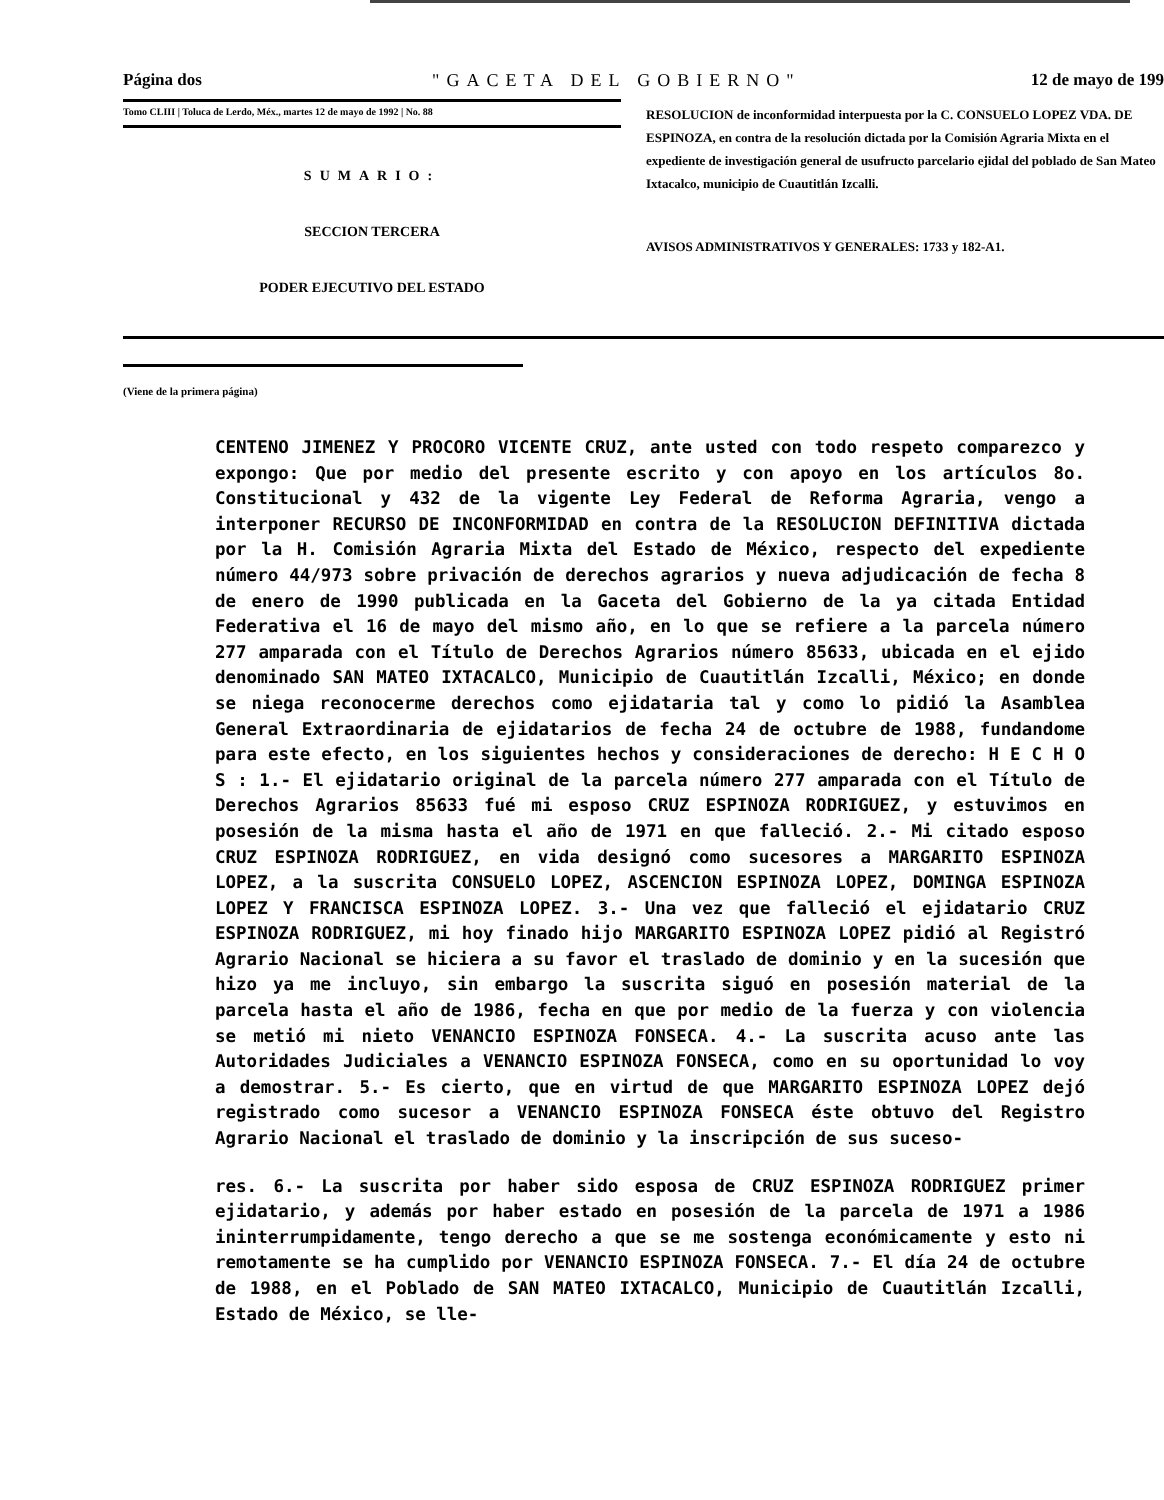Página dos "GACETA DEL GOBIERNO" 12 de mayo de 199
Tomo CLIII | Toluca de Lerdo, Méx., martes 12 de mayo de 1992 | No. 88
SUMARIO:
SECCION TERCERA
PODER EJECUTIVO DEL ESTADO
RESOLUCION de inconformidad interpuesta por la C. CONSUELO LOPEZ VDA. DE ESPINOZA, en contra de la resolución dictada por la Comisión Agraria Mixta en el expediente de investigación general de usufructo parcelario ejidal del poblado de San Mateo Ixtacalco, municipio de Cuautitlán Izcalli.
AVISOS ADMINISTRATIVOS Y GENERALES: 1733 y 182-A1.
(Viene de la primera página)
CENTENO JIMENEZ Y PROCORO VICENTE CRUZ, ante usted con todo respeto comparezco y expongo: Que por medio del presente escrito y con apoyo en los artículos 8o. Constitucional y 432 de la vigente Ley Federal de Reforma Agraria, vengo a interponer RECURSO DE INCONFORMIDAD en contra de la RESOLUCION DEFINITIVA dictada por la H. Comisión Agraria Mixta del Estado de México, respecto del expediente número 44/973 sobre privación de derechos agrarios y nueva adjudicación de fecha 8 de enero de 1990 publicada en la Gaceta del Gobierno de la ya citada Entidad Federativa el 16 de mayo del mismo año, en lo que se refiere a la parcela número 277 amparada con el Título de Derechos Agrarios número 85633, ubicada en el ejido denominado SAN MATEO IXTACALCO, Municipio de Cuautitlán Izcalli, México; en donde se niega reconocerme derechos como ejidataria tal y como lo pidió la Asamblea General Extraordinaria de ejidatarios de fecha 24 de octubre de 1988, fundandome para este efecto, en los siguientes hechos y consideraciones de derecho: H E C H O S : 1.- El ejidatario original de la parcela número 277 amparada con el Título de Derechos Agrarios 85633 fué mi esposo CRUZ ESPINOZA RODRIGUEZ, y estuvimos en posesión de la misma hasta el año de 1971 en que falleció. 2.- Mi citado esposo CRUZ ESPINOZA RODRIGUEZ, en vida designó como sucesores a MARGARITO ESPINOZA LOPEZ, a la suscrita CONSUELO LOPEZ, ASCENCION ESPINOZA LOPEZ, DOMINGA ESPINOZA LOPEZ Y FRANCISCA ESPINOZA LOPEZ. 3.- Una vez que falleció el ejidatario CRUZ ESPINOZA RODRIGUEZ, mi hoy finado hijo MARGARITO ESPINOZA LOPEZ pidió al Registró Agrario Nacional se hiciera a su favor el traslado de dominio y en la sucesión que hizo ya me incluyo, sin embargo la suscrita siguó en posesión material de la parcela hasta el año de 1986, fecha en que por medio de la fuerza y con violencia se metió mi nieto VENANCIO ESPINOZA FONSECA. 4.- La suscrita acuso ante las Autoridades Judiciales a VENANCIO ESPINOZA FONSECA, como en su oportunidad lo voy a demostrar. 5.- Es cierto, que en virtud de que MARGARITO ESPINOZA LOPEZ dejó registrado como sucesor a VENANCIO ESPINOZA FONSECA éste obtuvo del Registro Agrario Nacional el traslado de dominio y la inscripción de sus suceso-
res. 6.- La suscrita por haber sido esposa de CRUZ ESPINOZA RODRIGUEZ primer ejidatario, y además por haber estado en posesión de la parcela de 1971 a 1986 ininterrumpidamente, tengo derecho a que se me sostenga económicamente y esto ni remotamente se ha cumplido por VENANCIO ESPINOZA FONSECA. 7.- El día 24 de octubre de 1988, en el Poblado de SAN MATEO IXTACALCO, Municipio de Cuautitlán Izcalli, Estado de México, se lle-